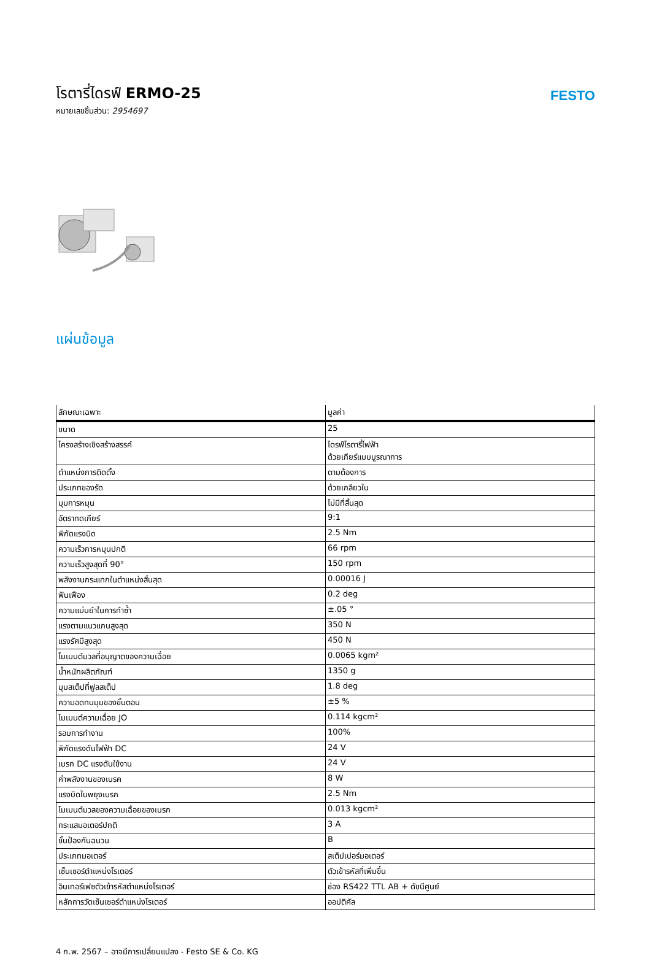โรตารี่ไดรฟ์ ERMO-25
หมายเลขชิ้นส่วน: 2954697
FESTO
แผ่นข้อมูล
| ลักษณะเฉพาะ | มูลค่า |
| --- | --- |
| ขนาด | 25 |
| โครงสร้างเชิงสร้างสรรค์ | ไดรฟ์โรตารี่ไฟฟ้า ด้วยเกียร์แบบบูรณาการ |
| ตำแหน่งการติดตั้ง | ตามต้องการ |
| ประเภทของรัด | ด้วยเกลียวใน |
| มุมการหมุน | ไม่มีที่สิ้นสุด |
| อัตราทดเกียร์ | 9:1 |
| พิกัดแรงบิด | 2.5 Nm |
| ความเร็วการหมุนปกติ | 66 rpm |
| ความเร็วสูงสุดที่ 90° | 150 rpm |
| พลังงานกระแทกในตำแหน่งสิ้นสุด | 0.00016 J |
| ฟันเฟือง | 0.2 deg |
| ความแม่นยำในการทำซ้ำ | ±.05 ° |
| แรงตามแนวแกนสูงสุด | 350 N |
| แรงรัศมีสูงสุด | 450 N |
| โมเมนต์มวลที่อนุญาตของความเฉื่อย | 0.0065 kgm² |
| น้ำหนักผลิตภัณฑ์ | 1350 g |
| มุมสเต็ปที่ฟูลสเต็ป | 1.8 deg |
| ความอดทนมุมของขั้นตอน | ±5 % |
| โมเมนต์ความเฉื่อย JO | 0.114 kgcm² |
| รอบการทำงาน | 100% |
| พิกัดแรงดันไฟฟ้า DC | 24 V |
| เบรก DC แรงดันใช้งาน | 24 V |
| ค่าพลังงานของเบรค | 8 W |
| แรงบิดในพยุงเบรก | 2.5 Nm |
| โมเมนต์มวลของความเฉื่อยของเบรก | 0.013 kgcm² |
| กระแสมอเตอร์ปกติ | 3 A |
| ชั้นป้องกันฉนวน | B |
| ประเภทมอเตอร์ | สเต็ปเปอร์มอเตอร์ |
| เซ็นเซอร์ตำแหน่งโรเตอร์ | ตัวเข้ารหัสที่เพิ่มขึ้น |
| อินเทอร์เฟซตัวเข้ารหัสตำแหน่งโรเตอร์ | ช่อง RS422 TTL AB + ดัชนีศูนย์ |
| หลักการวัดเซ็นเซอร์ตำแหน่งโรเตอร์ | ออปติคัล |
4 ก.พ. 2567 – อาจมีการเปลี่ยนแปลง - Festo SE & Co. KG